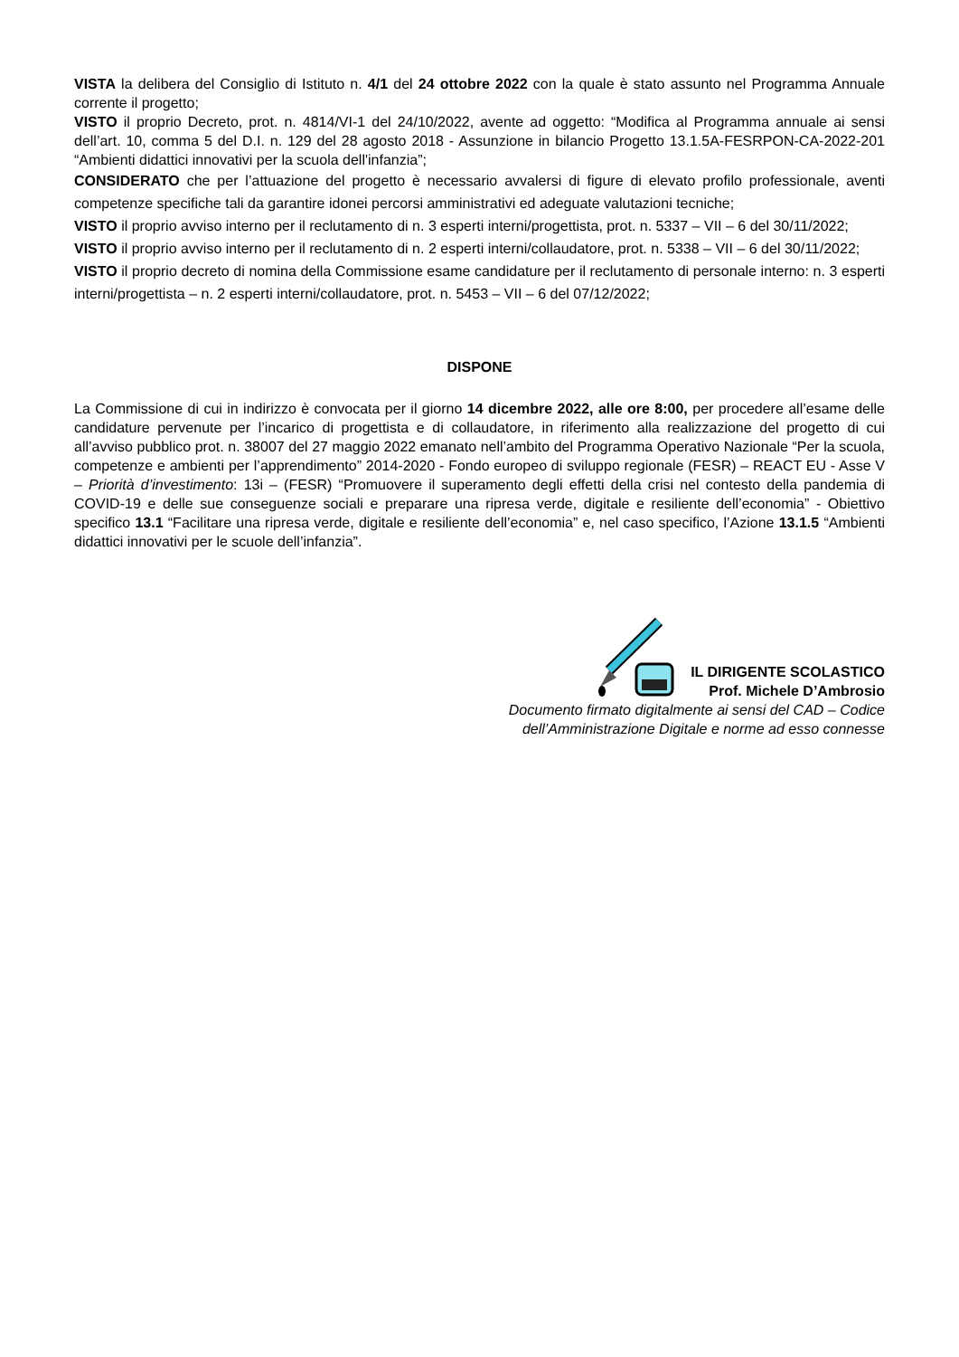VISTA la delibera del Consiglio di Istituto n. 4/1 del 24 ottobre 2022 con la quale è stato assunto nel Programma Annuale corrente il progetto;
VISTO il proprio Decreto, prot. n. 4814/VI-1 del 24/10/2022, avente ad oggetto: “Modifica al Programma annuale ai sensi dell’art. 10, comma 5 del D.I. n. 129 del 28 agosto 2018 - Assunzione in bilancio Progetto 13.1.5A-FESRPON-CA-2022-201 “Ambienti didattici innovativi per la scuola dell'infanzia”;
CONSIDERATO che per l’attuazione del progetto è necessario avvalersi di figure di elevato profilo professionale, aventi competenze specifiche tali da garantire idonei percorsi amministrativi ed adeguate valutazioni tecniche;
VISTO il proprio avviso interno per il reclutamento di n. 3 esperti interni/progettista, prot. n. 5337 – VII – 6 del 30/11/2022;
VISTO il proprio avviso interno per il reclutamento di n. 2 esperti interni/collaudatore, prot. n. 5338 – VII – 6 del 30/11/2022;
VISTO il proprio decreto di nomina della Commissione esame candidature per il reclutamento di personale interno: n. 3 esperti interni/progettista – n. 2 esperti interni/collaudatore, prot. n. 5453 – VII – 6 del 07/12/2022;
DISPONE
La Commissione di cui in indirizzo è convocata per il giorno 14 dicembre 2022, alle ore 8:00, per procedere all’esame delle candidature pervenute per l’incarico di progettista e di collaudatore, in riferimento alla realizzazione del progetto di cui all’avviso pubblico prot. n. 38007 del 27 maggio 2022 emanato nell’ambito del Programma Operativo Nazionale “Per la scuola, competenze e ambienti per l’apprendimento” 2014-2020 - Fondo europeo di sviluppo regionale (FESR) – REACT EU - Asse V – Priorità d’investimento: 13i – (FESR) “Promuovere il superamento degli effetti della crisi nel contesto della pandemia di COVID-19 e delle sue conseguenze sociali e preparare una ripresa verde, digitale e resiliente dell’economia” - Obiettivo specifico 13.1 “Facilitare una ripresa verde, digitale e resiliente dell’economia” e, nel caso specifico, l’Azione 13.1.5 “Ambienti didattici innovativi per le scuole dell’infanzia”.
IL DIRIGENTE SCOLASTICO
Prof. Michele D’Ambrosio
Documento firmato digitalmente ai sensi del CAD – Codice
dell’Amministrazione Digitale e norme ad esso connesse